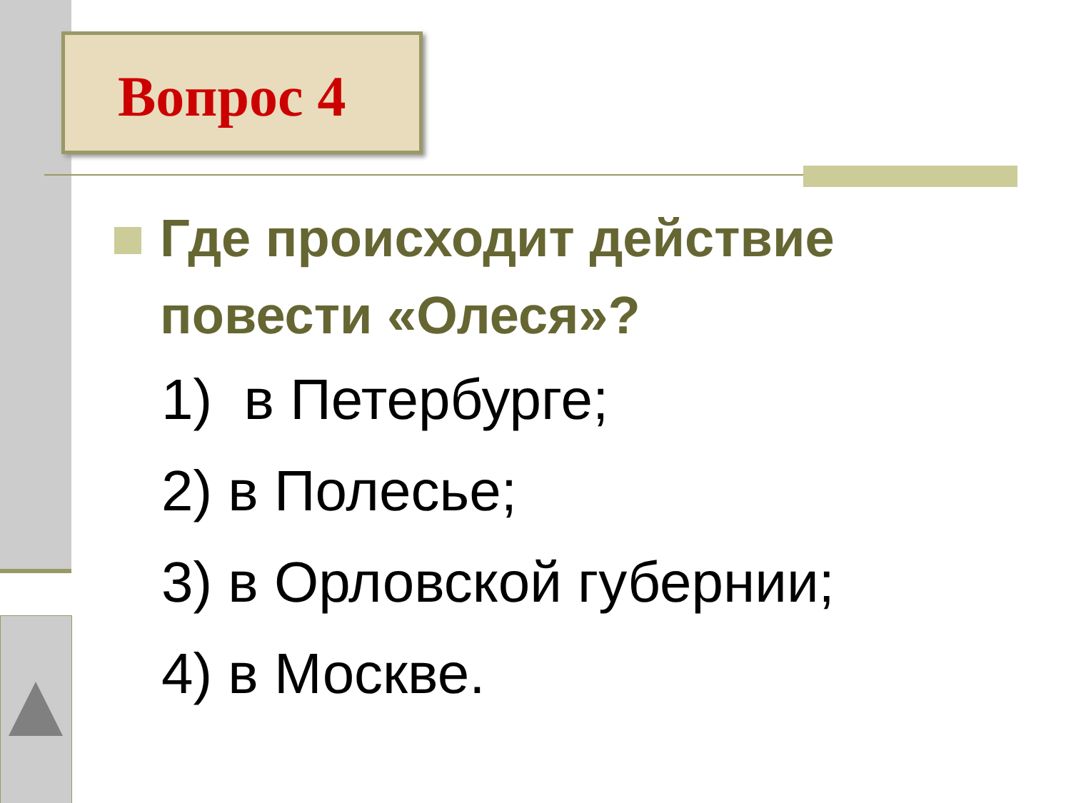Вопрос 4
Где происходит действие повести «Олеся»?
1) в Петербурге;
2) в Полесье;
3) в Орловской губернии;
4) в Москве.